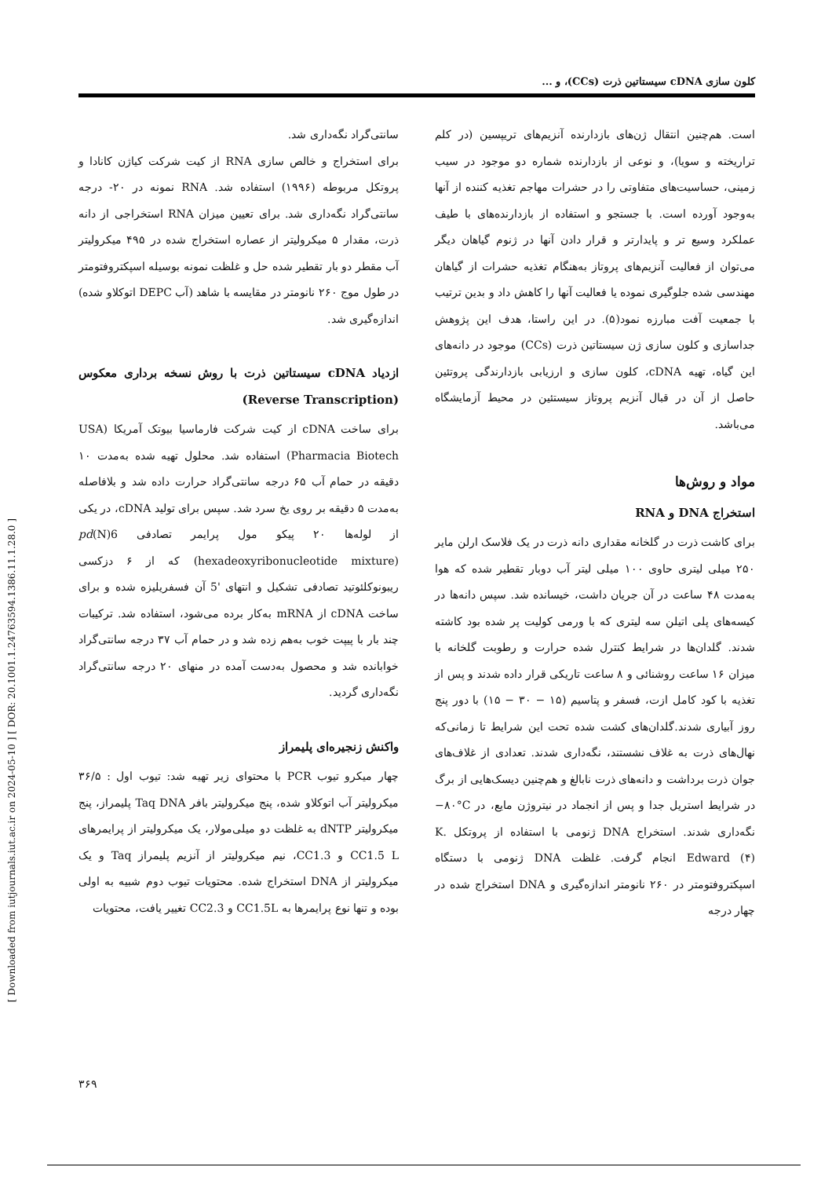[ Downloaded from iutjournals.iut.ac.ir on 2024-05-10 ] [ DOR: 20.1001.1.24763594.1386.11.1.28.0 ]
کلون سازی cDNA سیستاتین ذرت (CCs)، و ...
است. هم‌چنین انتقال ژن‌های بازدارنده آنزیم‌های تریپسین (در کلم تراریخته و سویا)، و نوعی از بازدارنده شماره دو موجود در سیب زمینی، حساسیت‌های متفاوتی را در حشرات مهاجم تغذیه کننده از آنها به‌وجود آورده است. با جستجو و استفاده از بازدارنده‌های با طیف عملکرد وسیع تر و پایدارتر و قرار دادن آنها در ژنوم گیاهان دیگر می‌توان از فعالیت آنزیم‌های پروتاز به‌هنگام تغذیه حشرات از گیاهان مهندسی شده جلوگیری نموده یا فعالیت آنها را کاهش داد و بدین ترتیب با جمعیت آفت مبارزه نمود(۵). در این راستا، هدف این پژوهش جداسازی و کلون سازی ژن سیستاتین ذرت (CCs) موجود در دانه‌های این گیاه، تهیه cDNA، کلون سازی و ارزیابی بازدارندگی پروتئین حاصل از آن در قبال آنزیم پروتاز سیستئین در محیط آزمایشگاه می‌باشد.
مواد و روش‌ها
استخراج DNA و RNA
برای کاشت ذرت در گلخانه مقداری دانه ذرت در یک فلاسک ارلن مایر ۲۵۰ میلی لیتری حاوی ۱۰۰ میلی لیتر آب دوبار تقطیر شده که هوا به‌مدت ۴۸ ساعت در آن جریان داشت، خیسانده شد. سپس دانه‌ها در کیسه‌های پلی اتیلن سه لیتری که با ورمی کولیت پر شده بود کاشته شدند. گلدان‌ها در شرایط کنترل شده حرارت و رطوبت گلخانه با میزان ۱۶ ساعت روشنائی و ۸ ساعت تاریکی قرار داده شدند و پس از تغذیه با کود کامل ازت، فسفر و پتاسیم (۱۵ − ۳۰ − ۱۵) با دور پنج روز آبیاری شدند.گلدان‌های کشت شده تحت این شرایط تا زمانی‌که نهال‌های ذرت به غلاف نشستند، نگه‌داری شدند. تعدادی از غلاف‌های جوان ذرت برداشت و دانه‌های ذرت نابالغ و هم‌چنین دیسک‌هایی از برگ در شرایط استریل جدا و پس از انجماد در نیتروژن مایع، در ‎−۸۰°C‎ نگه‌داری شدند. استخراج DNA ژنومی با استفاده از پروتکل K. Edward (۴) انجام گرفت. غلظت DNA ژنومی با دستگاه اسپکتروفتومتر در ۲۶۰ نانومتر اندازه‌گیری و DNA استخراج شده در چهار درجه
سانتی‌گراد نگه‌داری شد.
برای استخراج و خالص سازی RNA از کیت شرکت کیاژن کانادا و پروتکل مربوطه (۱۹۹۶) استفاده شد. RNA نمونه در ۲۰- درجه سانتی‌گراد نگه‌داری شد. برای تعیین میزان RNA استخراجی از دانه ذرت، مقدار ۵ میکرولیتر از عصاره استخراج شده در ۴۹۵ میکرولیتر آب مقطر دو بار تقطیر شده حل و غلظت نمونه بوسیله اسپکتروفتومتر در طول موج ۲۶۰ نانومتر در مقایسه با شاهد (آب DEPC اتوکلاو شده) اندازه‌گیری شد.
ازدیاد cDNA سیستاتین ذرت با روش نسخه برداری معکوس (Reverse Transcription)
برای ساخت cDNA از کیت شرکت فارماسیا بیوتک آمریکا (USA Pharmacia Biotech) استفاده شد. محلول تهیه شده به‌مدت ۱۰ دقیقه در حمام آب ۶۵ درجه سانتی‌گراد حرارت داده شد و بلافاصله به‌مدت ۵ دقیقه بر روی یخ سرد شد. سپس برای تولید cDNA، در یکی از لوله‌ها ۲۰ پیکو مول پرایمر تصادفی pd(N)6 (hexadeoxyribonucleotide mixture) که از ۶ دزکسی ریبونوکلئوتید تصادفی تشکیل و انتهای '5 آن فسفریلیزه شده و برای ساخت cDNA از mRNA به‌کار برده می‌شود، استفاده شد. ترکیبات چند بار با پیپت خوب به‌هم زده شد و در حمام آب ۳۷ درجه سانتی‌گراد خوابانده شد و محصول به‌دست آمده در منهای ۲۰ درجه سانتی‌گراد نگه‌داری گردید.
واکنش زنجیره‌ای پلیمراز
چهار میکرو تیوب PCR با محتوای زیر تهیه شد: تیوب اول : ۳۶/۵ میکرولیتر آب اتوکلاو شده، پنج میکرولیتر بافر Taq DNA پلیمراز، پنج میکرولیتر dNTP به غلظت دو میلی‌مولار، یک میکرولیتر از پرایمرهای CC1.5 L و CC1.3، نیم میکرولیتر از آنزیم پلیمراز Taq و یک میکرولیتر از DNA استخراج شده. محتویات تیوب دوم شبیه به اولی بوده و تنها نوع پرایمرها به CC1.5L و CC2.3 تغییر یافت، محتویات
۳۶۹